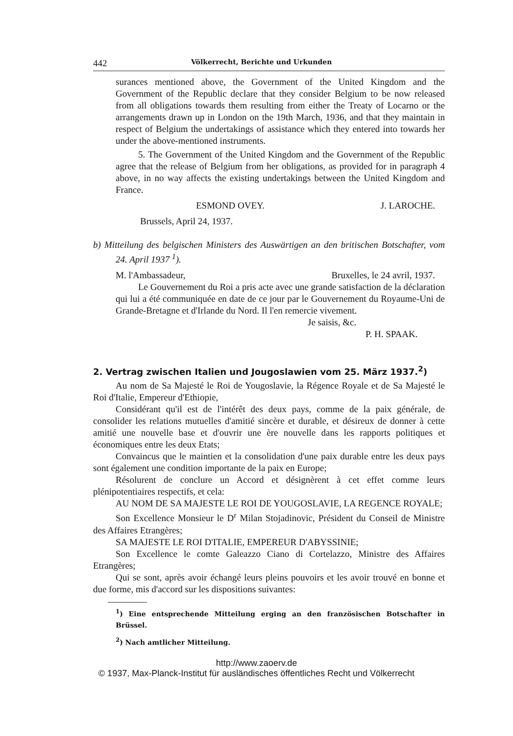442 Völkerrecht, Berichte und Urkunden
surances mentioned above, the Government of the United Kingdom and the Government of the Republic declare that they consider Belgium to be now released from all obligations towards them resulting from either the Treaty of Locarno or the arrangements drawn up in London on the 19th March, 1936, and that they maintain in respect of Belgium the undertakings of assistance which they entered into towards her under the above-mentioned instruments.
5. The Government of the United Kingdom and the Government of the Republic agree that the release of Belgium from her obligations, as provided for in paragraph 4 above, in no way affects the existing undertakings between the United Kingdom and France.
ESMOND OVEY. J. LAROCHE.
Brussels, April 24, 1937.
b) Mitteilung des belgischen Ministers des Auswärtigen an den britischen Botschafter, vom 24. April 1937 <sup>1</sup>).
M. l'Ambassadeur, Bruxelles, le 24 avril, 1937.
Le Gouvernement du Roi a pris acte avec une grande satisfaction de la déclaration qui lui a été communiquée en date de ce jour par le Gouvernement du Royaume-Uni de Grande-Bretagne et d'Irlande du Nord. Il l'en remercie vivement.
Je saisis, &c.
P. H. SPAAK.
2. Vertrag zwischen Italien und Jougoslawien vom 25. März 1937.<sup>2</sup>)
Au nom de Sa Majesté le Roi de Yougoslavie, la Régence Royale et de Sa Majesté le Roi d'Italie, Empereur d'Ethiopie,
Considérant qu'il est de l'intérêt des deux pays, comme de la paix générale, de consolider les relations mutuelles d'amitié sincère et durable, et désireux de donner à cette amitié une nouvelle base et d'ouvrir une ère nouvelle dans les rapports politiques et économiques entre les deux Etats;
Convaincus que le maintien et la consolidation d'une paix durable entre les deux pays sont également une condition importante de la paix en Europe;
Résolurent de conclure un Accord et désignèrent à cet effet comme leurs plénipotentiaires respectifs, et cela:
AU NOM DE SA MAJESTE LE ROI DE YOUGOSLAVIE, LA REGENCE ROYALE;
Son Excellence Monsieur le D<sup>r</sup> Milan Stojadinovic, Président du Conseil de Ministre des Affaires Etrangères;
SA MAJESTE LE ROI D'ITALIE, EMPEREUR D'ABYSSINIE;
Son Excellence le comte Galeazzo Ciano di Cortelazzo, Ministre des Affaires Etrangères;
Qui se sont, après avoir échangé leurs pleins pouvoirs et les avoir trouvé en bonne et due forme, mis d'accord sur les dispositions suivantes:
<sup>1</sup>) Eine entsprechende Mitteilung erging an den französischen Botschafter in Brüssel.
<sup>2</sup>) Nach amtlicher Mitteilung.
http://www.zaoerv.de
© 1937, Max-Planck-Institut für ausländisches öffentliches Recht und Völkerrecht